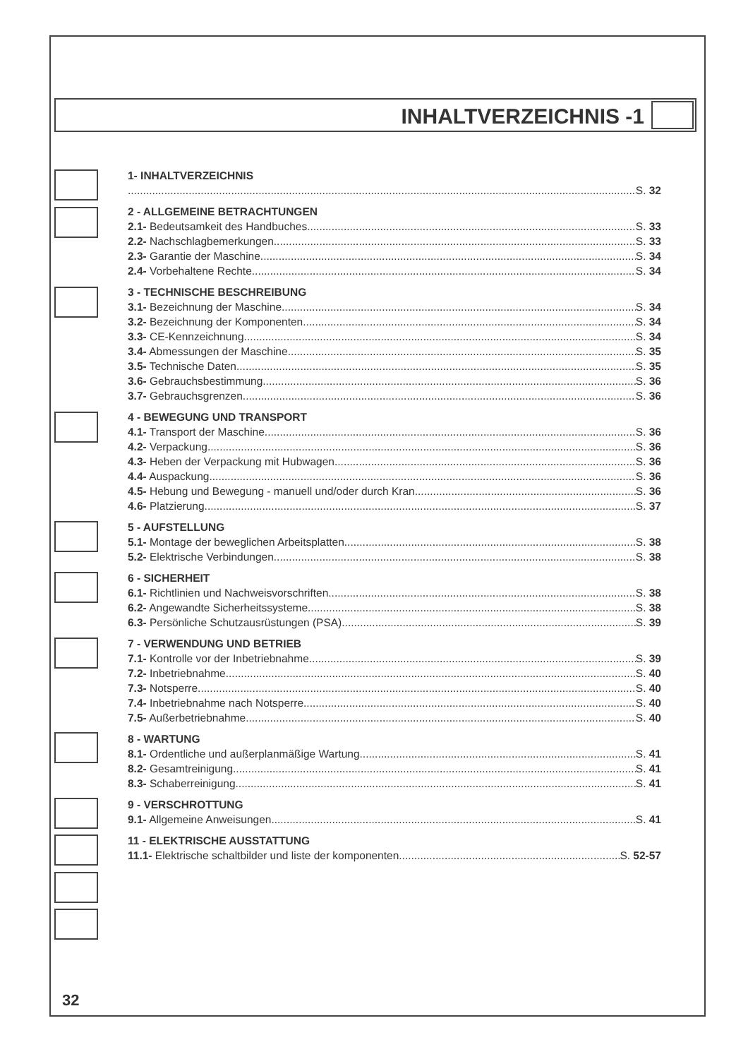INHALTVERZEICHNIS -1
1- INHALTVERZEICHNIS
S. 32
2 - ALLGEMEINE BETRACHTUNGEN
2.1- Bedeutsamkeit des Handbuches S. 33
2.2- Nachschlagbemerkungen S. 33
2.3- Garantie der Maschine S. 34
2.4- Vorbehaltene Rechte S. 34
3 - TECHNISCHE BESCHREIBUNG
3.1- Bezeichnung der Maschine S. 34
3.2- Bezeichnung der Komponenten S. 34
3.3- CE-Kennzeichnung S. 34
3.4- Abmessungen der Maschine S. 35
3.5- Technische Daten S. 35
3.6- Gebrauchsbestimmung S. 36
3.7- Gebrauchsgrenzen S. 36
4 - BEWEGUNG UND TRANSPORT
4.1- Transport der Maschine S. 36
4.2- Verpackung S. 36
4.3- Heben der Verpackung mit Hubwagen S. 36
4.4- Auspackung S. 36
4.5- Hebung und Bewegung - manuell und/oder durch Kran S. 36
4.6- Platzierung S. 37
5 - AUFSTELLUNG
5.1- Montage der beweglichen Arbeitsplatten S. 38
5.2- Elektrische Verbindungen S. 38
6 - SICHERHEIT
6.1- Richtlinien und Nachweisvorschriften S. 38
6.2- Angewandte Sicherheitssysteme S. 38
6.3- Persönliche Schutzausrüstungen (PSA) S. 39
7 - VERWENDUNG UND BETRIEB
7.1- Kontrolle vor der Inbetriebnahme S. 39
7.2- Inbetriebnahme S. 40
7.3- Notsperre S. 40
7.4- Inbetriebnahme nach Notsperre S. 40
7.5- Außerbetriebnahme S. 40
8 - WARTUNG
8.1- Ordentliche und außerplanmäßige Wartung S. 41
8.2- Gesamtreinigung S. 41
8.3- Schaberreinigung S. 41
9 - VERSCHROTTUNG
9.1- Allgemeine Anweisungen S. 41
11 - ELEKTRISCHE AUSSTATTUNG
11.1- Elektrische schaltbilder und liste der komponenten S. 52-57
32